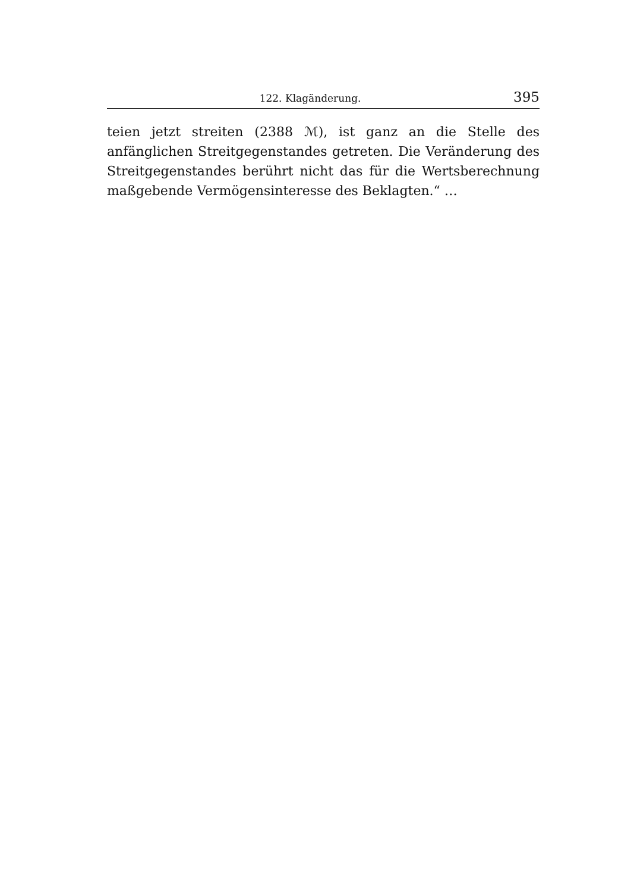122. Klagänderung. 395
teien jetzt streiten (2388 ℳ), ist ganz an die Stelle des anfänglichen Streitgegenstandes getreten. Die Veränderung des Streitgegenstandes berührt nicht das für die Wertsberechnung maßgebende Vermögens­interesse des Beklagten.“ …